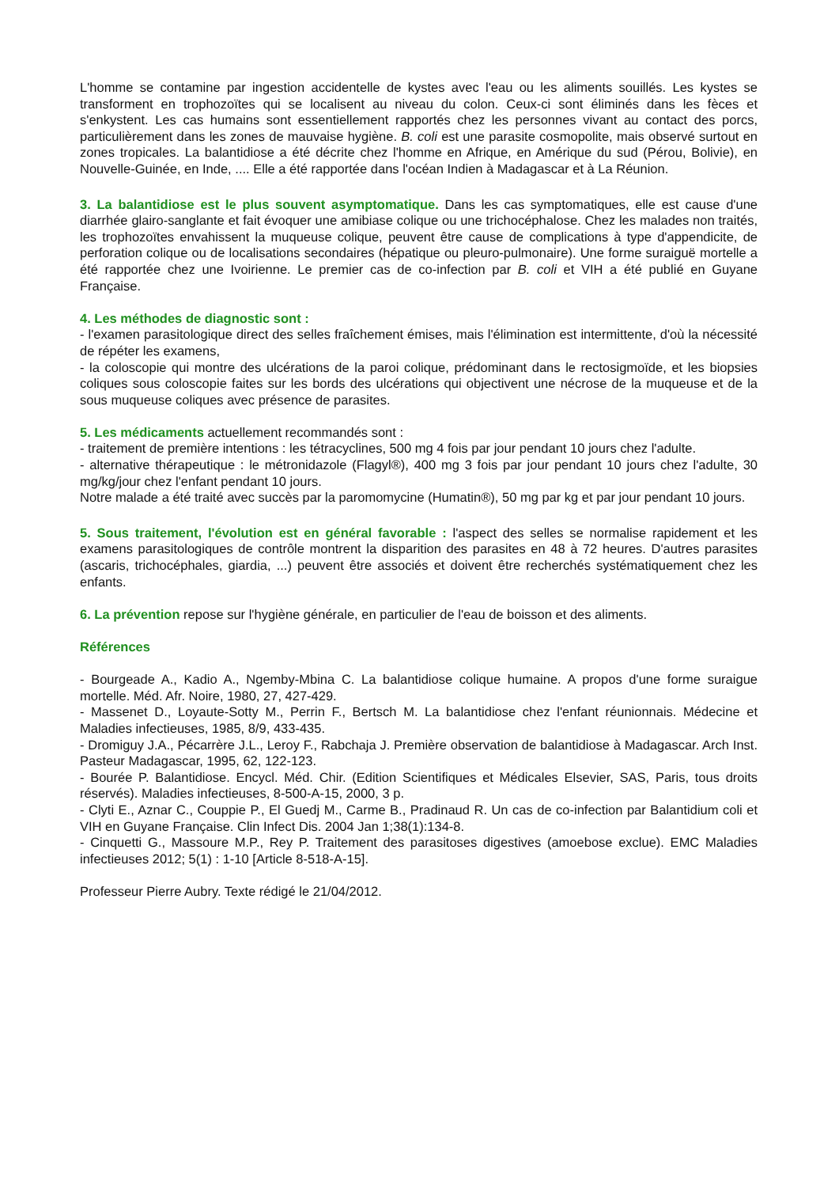L'homme se contamine par ingestion accidentelle de kystes avec l'eau ou les aliments souillés. Les kystes se transforment en trophozoïtes qui se localisent au niveau du colon. Ceux-ci sont éliminés dans les fèces et s'enkystent. Les cas humains sont essentiellement rapportés chez les personnes vivant au contact des porcs, particulièrement dans les zones de mauvaise hygiène. B. coli est une parasite cosmopolite, mais observé surtout en zones tropicales. La balantidiose a été décrite chez l'homme en Afrique, en Amérique du sud (Pérou, Bolivie), en Nouvelle-Guinée, en Inde, .... Elle a été rapportée dans l'océan Indien à Madagascar et à La Réunion.
3. La balantidiose est le plus souvent asymptomatique. Dans les cas symptomatiques, elle est cause d'une diarrhée glairo-sanglante et fait évoquer une amibiase colique ou une trichocéphalose. Chez les malades non traités, les trophozoïtes envahissent la muqueuse colique, peuvent être cause de complications à type d'appendicite, de perforation colique ou de localisations secondaires (hépatique ou pleuro-pulmonaire). Une forme suraiguë mortelle a été rapportée chez une Ivoirienne. Le premier cas de co-infection par B. coli et VIH a été publié en Guyane Française.
4. Les méthodes de diagnostic sont :
- l'examen parasitologique direct des selles fraîchement émises, mais l'élimination est intermittente, d'où la nécessité de répéter les examens,
- la coloscopie qui montre des ulcérations de la paroi colique, prédominant dans le rectosigmoïde, et les biopsies coliques sous coloscopie faites sur les bords des ulcérations qui objectivent une nécrose de la muqueuse et de la sous muqueuse coliques avec présence de parasites.
5. Les médicaments actuellement recommandés sont :
- traitement de première intentions : les tétracyclines, 500 mg 4 fois par jour pendant 10 jours chez l'adulte.
- alternative thérapeutique : le métronidazole (Flagyl®), 400 mg 3 fois par jour pendant 10 jours chez l'adulte, 30 mg/kg/jour chez l'enfant pendant 10 jours.
Notre malade a été traité avec succès par la paromomycine (Humatin®), 50 mg par kg et par jour pendant 10 jours.
5. Sous traitement, l'évolution est en général favorable : l'aspect des selles se normalise rapidement et les examens parasitologiques de contrôle montrent la disparition des parasites en 48 à 72 heures. D'autres parasites (ascaris, trichocéphales, giardia, ...) peuvent être associés et doivent être recherchés systématiquement chez les enfants.
6. La prévention repose sur l'hygiène générale, en particulier de l'eau de boisson et des aliments.
Références
- Bourgeade A., Kadio A., Ngemby-Mbina C. La balantidiose colique humaine. A propos d'une forme suraigue mortelle. Méd. Afr. Noire, 1980, 27, 427-429.
- Massenet D., Loyaute-Sotty M., Perrin F., Bertsch M. La balantidiose chez l'enfant réunionnais. Médecine et Maladies infectieuses, 1985, 8/9, 433-435.
- Dromiguy J.A., Pécarrère J.L., Leroy F., Rabchaja J. Première observation de balantidiose à Madagascar. Arch Inst. Pasteur Madagascar, 1995, 62, 122-123.
- Bourée P. Balantidiose. Encycl. Méd. Chir. (Edition Scientifiques et Médicales Elsevier, SAS, Paris, tous droits réservés). Maladies infectieuses, 8-500-A-15, 2000, 3 p.
- Clyti E., Aznar C., Couppie P., El Guedj M., Carme B., Pradinaud R. Un cas de co-infection par Balantidium coli et VIH en Guyane Française. Clin Infect Dis. 2004 Jan 1;38(1):134-8.
- Cinquetti G., Massoure M.P., Rey P. Traitement des parasitoses digestives (amoebose exclue). EMC Maladies infectieuses 2012; 5(1) : 1-10 [Article 8-518-A-15].
Professeur Pierre Aubry. Texte rédigé le 21/04/2012.